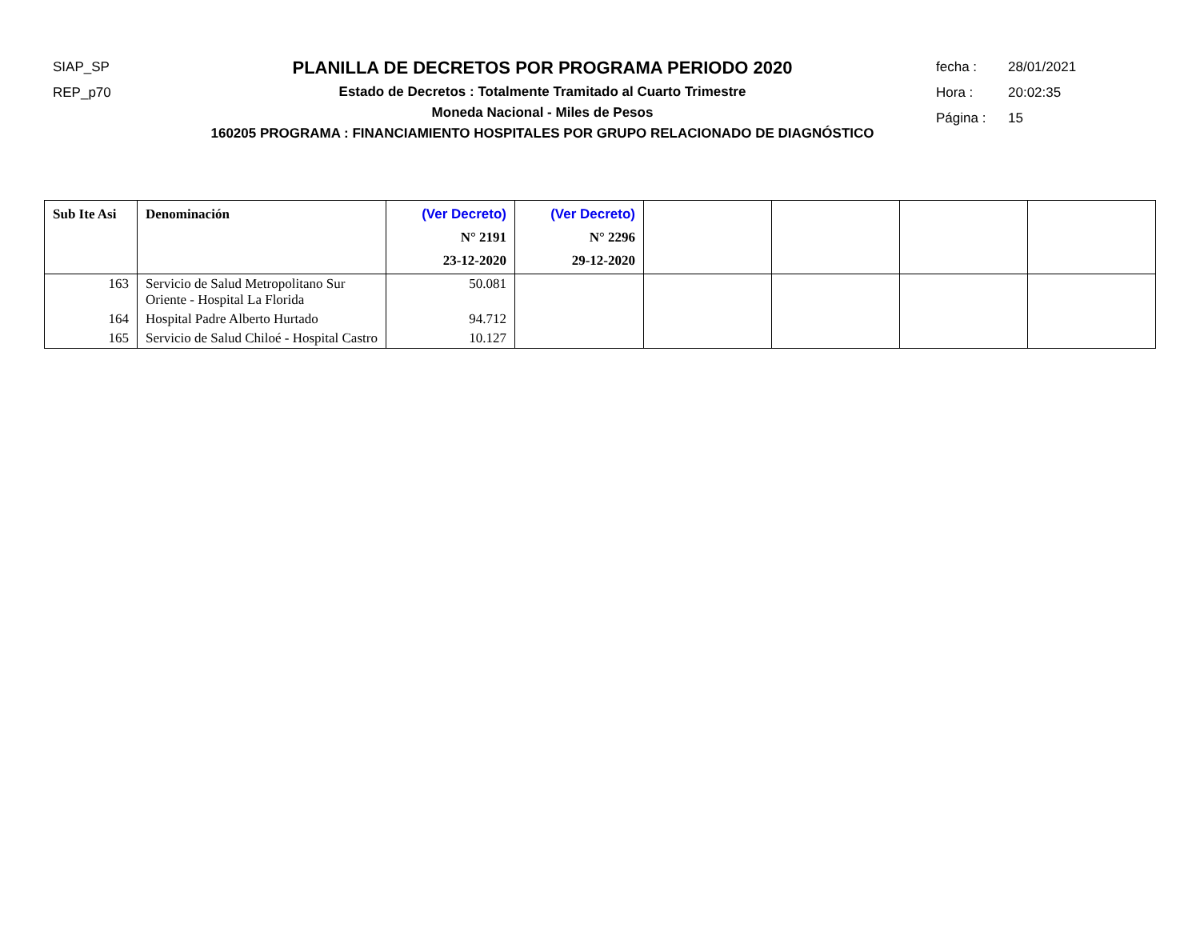SIAP_SP
REP_p70
PLANILLA DE DECRETOS POR PROGRAMA PERIODO 2020
Estado de Decretos : Totalmente Tramitado al Cuarto Trimestre
Moneda Nacional - Miles de Pesos
160205 PROGRAMA : FINANCIAMIENTO HOSPITALES POR GRUPO RELACIONADO DE DIAGNÓSTICO
fecha : 28/01/2021
Hora : 20:02:35
Página : 15
| Sub Ite Asi | Denominación | (Ver Decreto) N° 2191 23-12-2020 | (Ver Decreto) N° 2296 29-12-2020 | | | | |
| --- | --- | --- | --- | --- | --- | --- | --- |
| 163 | Servicio de Salud Metropolitano Sur Oriente - Hospital La Florida | 50.081 | | | | | |
| 164 | Hospital Padre Alberto Hurtado | 94.712 | | | | | |
| 165 | Servicio de Salud Chiloé - Hospital Castro | 10.127 | | | | | |